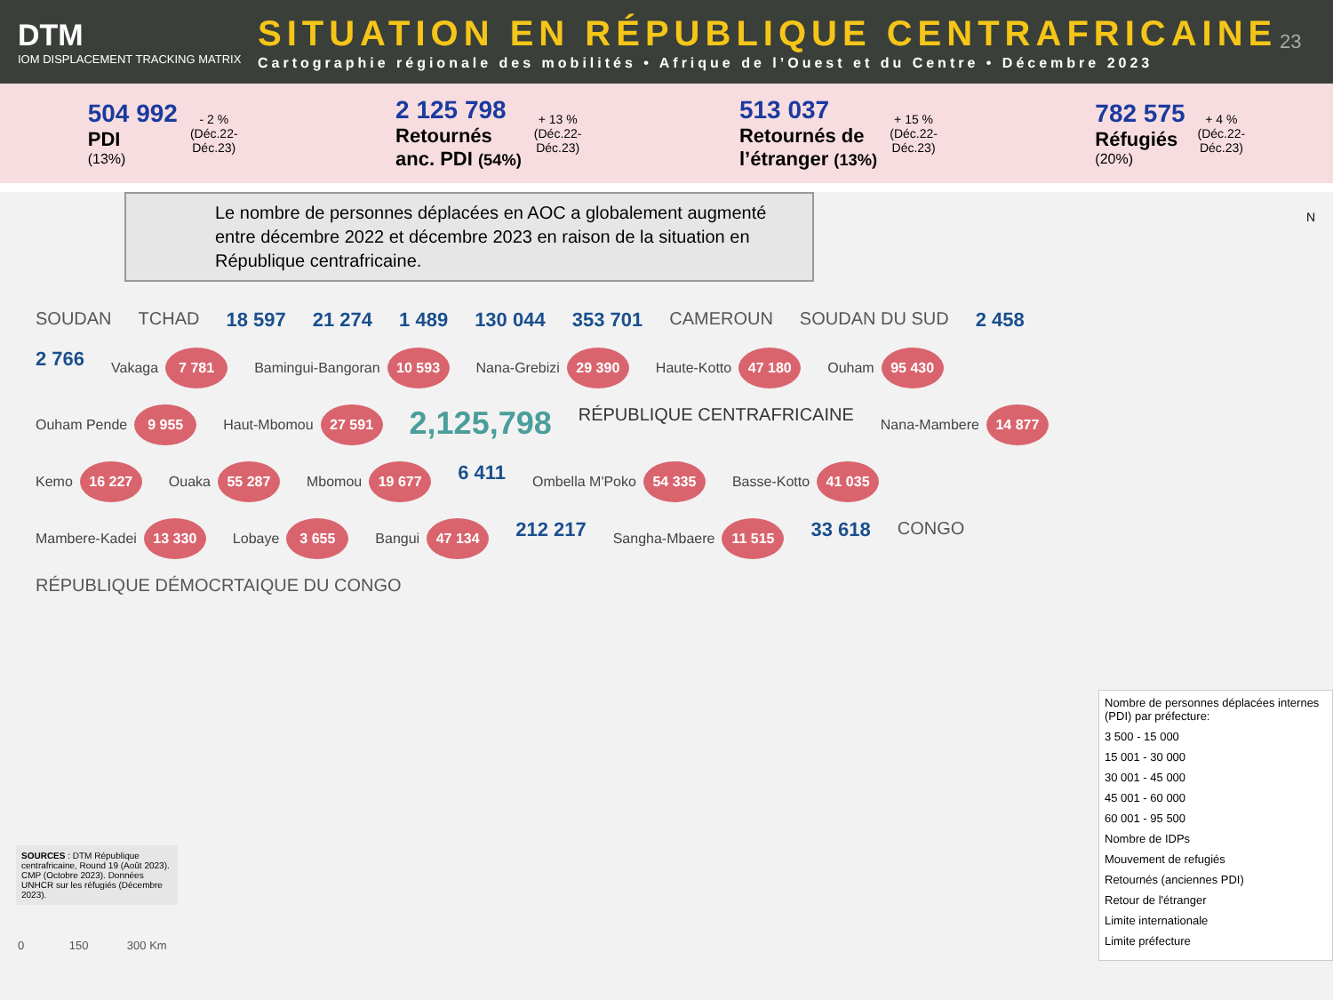DTM
IOM DISPLACEMENT TRACKING MATRIX
SITUATION EN RÉPUBLIQUE CENTRAFRICAINE
Cartographie régionale des mobilités • Afrique de l’Ouest et du Centre • Décembre 2023
23
504 992
PDI
(13%)
- 2 %
(Déc.22-
Déc.23)
2 125 798
Retournés
anc. PDI (54%)
+ 13 %
(Déc.22-
Déc.23)
513 037
Retournés de
l’étranger (13%)
+ 15 %
(Déc.22-
Déc.23)
782 575
Réfugiés
(20%)
+ 4 %
(Déc.22-
Déc.23)
Le nombre de personnes déplacées en AOC a globalement augmenté entre décembre 2022 et décembre 2023 en raison de la situation en République centrafricaine.
SOUDAN TCHAD 18 597 21 274 1 489 130 044 353 701 CAMEROUN SOUDAN DU SUD 2 458 2 766
Vakaga 7 781
Bamingui-Bangoran 10 593
Nana-Grebizi 29 390
Haute-Kotto 47 180
Ouham 95 430
Ouham Pende 9 955
Haut-Mbomou 27 591
2,125,798 RÉPUBLIQUE CENTRAFRICAINE
Nana-Mambere 14 877
Kemo 16 227
Ouaka 55 287
Mbomou 19 677
6 411
Ombella M'Poko 54 335
Basse-Kotto 41 035
Mambere-Kadei 13 330
Lobaye 3 655
Bangui 47 134
212 217
Sangha-Mbaere 11 515
33 618 CONGO RÉPUBLIQUE DÉMOCRTAIQUE DU CONGO
SOURCES : DTM République centrafricaine, Round 19 (Août 2023). CMP (Octobre 2023). Données UNHCR sur les réfugiés (Décembre 2023).
0 150 300 Km
N
Nombre de personnes déplacées internes (PDI) par préfecture:
3 500 - 15 000
15 001 - 30 000
30 001 - 45 000
45 001 - 60 000
60 001 - 95 500
Nombre de IDPs
Mouvement de refugiés
Retournés (anciennes PDI)
Retour de l'étranger
Limite internationale
Limite préfecture